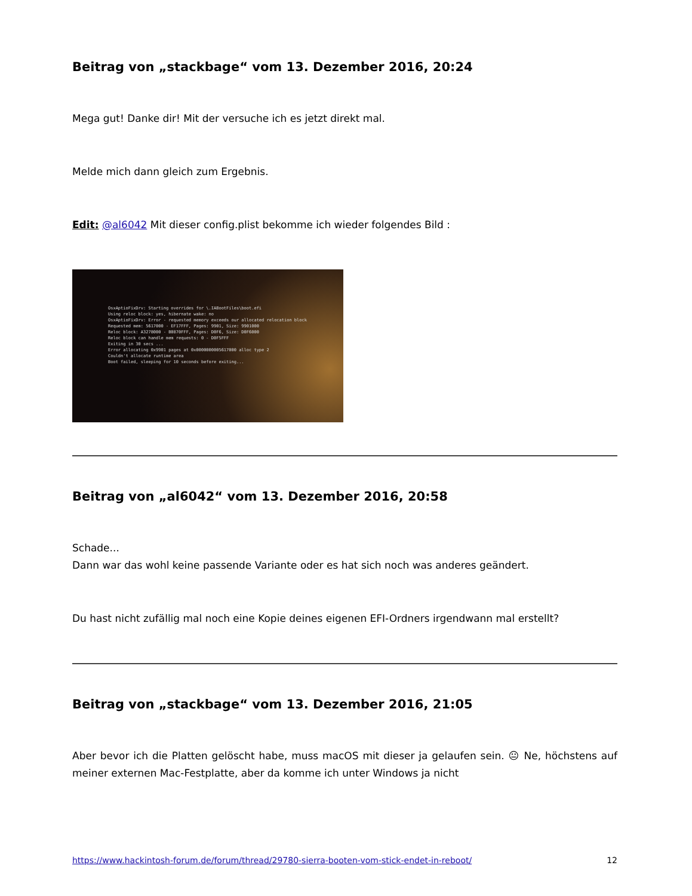Beitrag von „stackbage“ vom 13. Dezember 2016, 20:24
Mega gut! Danke dir! Mit der versuche ich es jetzt direkt mal.
Melde mich dann gleich zum Ergebnis.
Edit: @al6042 Mit dieser config.plist bekomme ich wieder folgendes Bild :
OsxAptioFixDrv: Starting overrides for \.IABootFiles\boot.efi Using reloc block: yes, hibernate wake: no OsxAptioFixDrv: Error - requested memory exceeds our allocated relocation block Requested mem: 5617000 - EF17FFF, Pages: 9901, Size: 9901000 Reloc block: A3278000 - B0870FFF, Pages: D0F6, Size: D0F6000 Reloc block can handle mem requests: 0 - D0F5FFF Exiting in 30 secs ... Error allocating 0x9901 pages at 0x0000000005617000 alloc type 2 Couldn't allocate runtime area Boot failed, sleeping for 10 seconds before exiting...
Beitrag von „al6042“ vom 13. Dezember 2016, 20:58
Schade...
Dann war das wohl keine passende Variante oder es hat sich noch was anderes geändert.
Du hast nicht zufällig mal noch eine Kopie deines eigenen EFI-Ordners irgendwann mal erstellt?
Beitrag von „stackbage“ vom 13. Dezember 2016, 21:05
Aber bevor ich die Platten gelöscht habe, muss macOS mit dieser ja gelaufen sein. 😐 Ne, höchstens auf meiner externen Mac-Festplatte, aber da komme ich unter Windows ja nicht
https://www.hackintosh-forum.de/forum/thread/29780-sierra-booten-vom-stick-endet-in-reboot/ 12